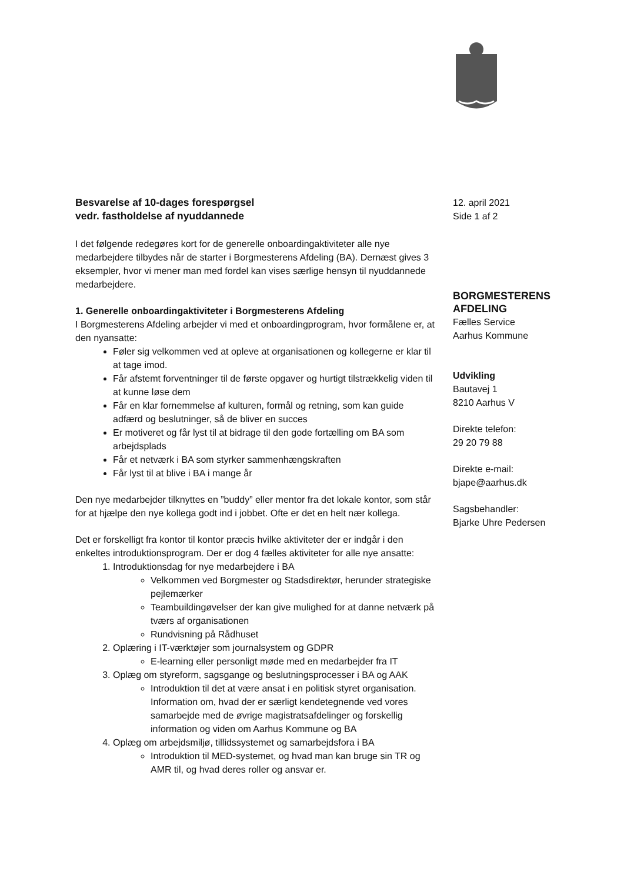Besvarelse af 10-dages forespørgsel
vedr. fastholdelse af nyuddannede
I det følgende redegøres kort for de generelle onboardingaktiviteter alle nye medarbejdere tilbydes når de starter i Borgmesterens Afdeling (BA). Dernæst gives 3 eksempler, hvor vi mener man med fordel kan vises særlige hensyn til nyuddannede medarbejdere.
1. Generelle onboardingaktiviteter i Borgmesterens Afdeling
I Borgmesterens Afdeling arbejder vi med et onboardingprogram, hvor formålene er, at den nyansatte:
Føler sig velkommen ved at opleve at organisationen og kollegerne er klar til at tage imod.
Får afstemt forventninger til de første opgaver og hurtigt tilstrækkelig viden til at kunne løse dem
Får en klar fornemmelse af kulturen, formål og retning, som kan guide adfærd og beslutninger, så de bliver en succes
Er motiveret og får lyst til at bidrage til den gode fortælling om BA som arbejdsplads
Får et netværk i BA som styrker sammenhængskraften
Får lyst til at blive i BA i mange år
Den nye medarbejder tilknyttes en ”buddy” eller mentor fra det lokale kontor, som står for at hjælpe den nye kollega godt ind i jobbet. Ofte er det en helt nær kollega.
Det er forskelligt fra kontor til kontor præcis hvilke aktiviteter der er indgår i den enkeltes introduktionsprogram. Der er dog 4 fælles aktiviteter for alle nye ansatte:
1. Introduktionsdag for nye medarbejdere i BA
Velkommen ved Borgmester og Stadsdirektør, herunder strategiske pejlemærker
Teambuildingøvelser der kan give mulighed for at danne netværk på tværs af organisationen
Rundvisning på Rådhuset
2. Oplæring i IT-værktøjer som journalsystem og GDPR
E-learning eller personligt møde med en medarbejder fra IT
3. Oplæg om styreform, sagsgange og beslutningsprocesser i BA og AAK
Introduktion til det at være ansat i en politisk styret organisation. Information om, hvad der er særligt kendetegnende ved vores samarbejde med de øvrige magistratsafdelinger og forskellig information og viden om Aarhus Kommune og BA
4. Oplæg om arbejdsmiljø, tillidssystemet og samarbejdsfora i BA
Introduktion til MED-systemet, og hvad man kan bruge sin TR og AMR til, og hvad deres roller og ansvar er.
12. april 2021
Side 1 af 2
BORGMESTERENS
AFDELING
Fælles Service
Aarhus Kommune
Udvikling
Bautavej 1
8210 Aarhus V
Direkte telefon:
29 20 79 88
Direkte e-mail:
bjape@aarhus.dk
Sagsbehandler:
Bjarke Uhre Pedersen